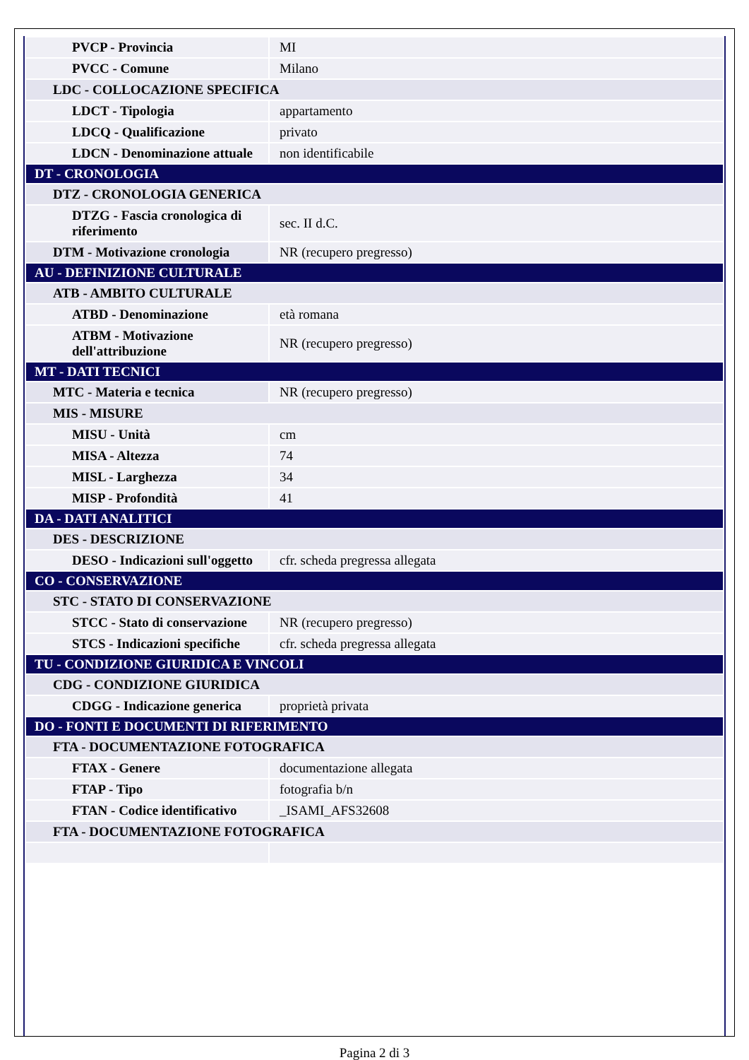| PVCP - Provincia | MI |
| PVCC - Comune | Milano |
| LDC - COLLOCAZIONE SPECIFICA | |
| LDCT - Tipologia | appartamento |
| LDCQ - Qualificazione | privato |
| LDCN - Denominazione attuale | non identificabile |
| DT - CRONOLOGIA | |
| DTZ - CRONOLOGIA GENERICA | |
| DTZG - Fascia cronologica di riferimento | sec. II d.C. |
| DTM - Motivazione cronologia | NR (recupero pregresso) |
| AU - DEFINIZIONE CULTURALE | |
| ATB - AMBITO CULTURALE | |
| ATBD - Denominazione | età romana |
| ATBM - Motivazione dell'attribuzione | NR (recupero pregresso) |
| MT - DATI TECNICI | |
| MTC - Materia e tecnica | NR (recupero pregresso) |
| MIS - MISURE | |
| MISU - Unità | cm |
| MISA - Altezza | 74 |
| MISL - Larghezza | 34 |
| MISP - Profondità | 41 |
| DA - DATI ANALITICI | |
| DES - DESCRIZIONE | |
| DESO - Indicazioni sull'oggetto | cfr. scheda pregressa allegata |
| CO - CONSERVAZIONE | |
| STC - STATO DI CONSERVAZIONE | |
| STCC - Stato di conservazione | NR (recupero pregresso) |
| STCS - Indicazioni specifiche | cfr. scheda pregressa allegata |
| TU - CONDIZIONE GIURIDICA E VINCOLI | |
| CDG - CONDIZIONE GIURIDICA | |
| CDGG - Indicazione generica | proprietà privata |
| DO - FONTI E DOCUMENTI DI RIFERIMENTO | |
| FTA - DOCUMENTAZIONE FOTOGRAFICA | |
| FTAX - Genere | documentazione allegata |
| FTAP - Tipo | fotografia b/n |
| FTAN - Codice identificativo | _ISAMI_AFS32608 |
| FTA - DOCUMENTAZIONE FOTOGRAFICA | |
Pagina 2 di 3